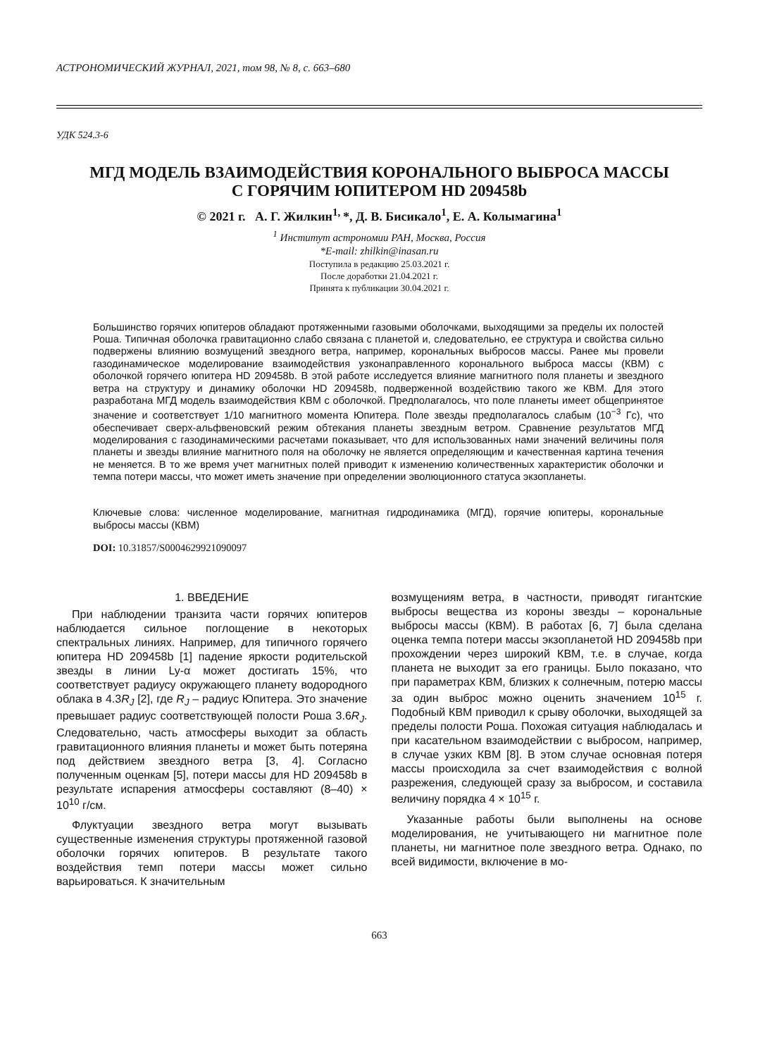АСТРОНОМИЧЕСКИЙ ЖУРНАЛ, 2021, том 98, № 8, с. 663–680
УДК 524.3-6
МГД МОДЕЛЬ ВЗАИМОДЕЙСТВИЯ КОРОНАЛЬНОГО ВЫБРОСА МАССЫ
С ГОРЯЧИМ ЮПИТЕРОМ HD 209458b
© 2021 г. А. Г. Жилкин<sup>1,</sup>*, Д. В. Бисикало<sup>1</sup>, Е. А. Колымагина<sup>1</sup>
<sup>1</sup> Институт астрономии РАН, Москва, Россия
*E-mail: zhilkin@inasan.ru
Поступила в редакцию 25.03.2021 г.
После доработки 21.04.2021 г.
Принята к публикации 30.04.2021 г.
Большинство горячих юпитеров обладают протяженными газовыми оболочками, выходящими за пределы их полостей Роша. Типичная оболочка гравитационно слабо связана с планетой и, следовательно, ее структура и свойства сильно подвержены влиянию возмущений звездного ветра, например, корональных выбросов массы. Ранее мы провели газодинамическое моделирование взаимодействия узконаправленного коронального выброса массы (КВМ) с оболочкой горячего юпитера HD 209458b. В этой работе исследуется влияние магнитного поля планеты и звездного ветра на структуру и динамику оболочки HD 209458b, подверженной воздействию такого же КВМ. Для этого разработана МГД модель взаимодействия КВМ с оболочкой. Предполагалось, что поле планеты имеет общепринятое значение и соответствует 1/10 магнитного момента Юпитера. Поле звезды предполагалось слабым (10<sup>−3</sup> Гс), что обеспечивает сверх-альфвеновский режим обтекания планеты звездным ветром. Сравнение результатов МГД моделирования с газодинамическими расчетами показывает, что для использованных нами значений величины поля планеты и звезды влияние магнитного поля на оболочку не является определяющим и качественная картина течения не меняется. В то же время учет магнитных полей приводит к изменению количественных характеристик оболочки и темпа потери массы, что может иметь значение при определении эволюционного статуса экзопланеты.
Ключевые слова: численное моделирование, магнитная гидродинамика (МГД), горячие юпитеры, корональные выбросы массы (КВМ)
DOI: 10.31857/S0004629921090097
1. ВВЕДЕНИЕ
При наблюдении транзита части горячих юпитеров наблюдается сильное поглощение в некоторых спектральных линиях. Например, для типичного горячего юпитера HD 209458b [1] падение яркости родительской звезды в линии Ly-α может достигать 15%, что соответствует радиусу окружающего планету водородного облака в 4.3R<sub>J</sub> [2], где R<sub>J</sub> – радиус Юпитера. Это значение превышает радиус соответствующей полости Роша 3.6R<sub>J</sub>. Следовательно, часть атмосферы выходит за область гравитационного влияния планеты и может быть потеряна под действием звездного ветра [3, 4]. Согласно полученным оценкам [5], потери массы для HD 209458b в результате испарения атмосферы составляют (8–40) × 10<sup>10</sup> г/см.
Флуктуации звездного ветра могут вызывать существенные изменения структуры протяженной газовой оболочки горячих юпитеров. В результате такого воздействия темп потери массы может сильно варьироваться. К значительным
возмущениям ветра, в частности, приводят гигантские выбросы вещества из короны звезды – корональные выбросы массы (КВМ). В работах [6, 7] была сделана оценка темпа потери массы экзопланетой HD 209458b при прохождении через широкий КВМ, т.е. в случае, когда планета не выходит за его границы. Было показано, что при параметрах КВМ, близких к солнечным, потерю массы за один выброс можно оценить значением 10<sup>15</sup> г. Подобный КВМ приводил к срыву оболочки, выходящей за пределы полости Роша. Похожая ситуация наблюдалась и при касательном взаимодействии с выбросом, например, в случае узких КВМ [8]. В этом случае основная потеря массы происходила за счет взаимодействия с волной разрежения, следующей сразу за выбросом, и составила величину порядка 4 × 10<sup>15</sup> г.
Указанные работы были выполнены на основе моделирования, не учитывающего ни магнитное поле планеты, ни магнитное поле звездного ветра. Однако, по всей видимости, включение в мо-
663